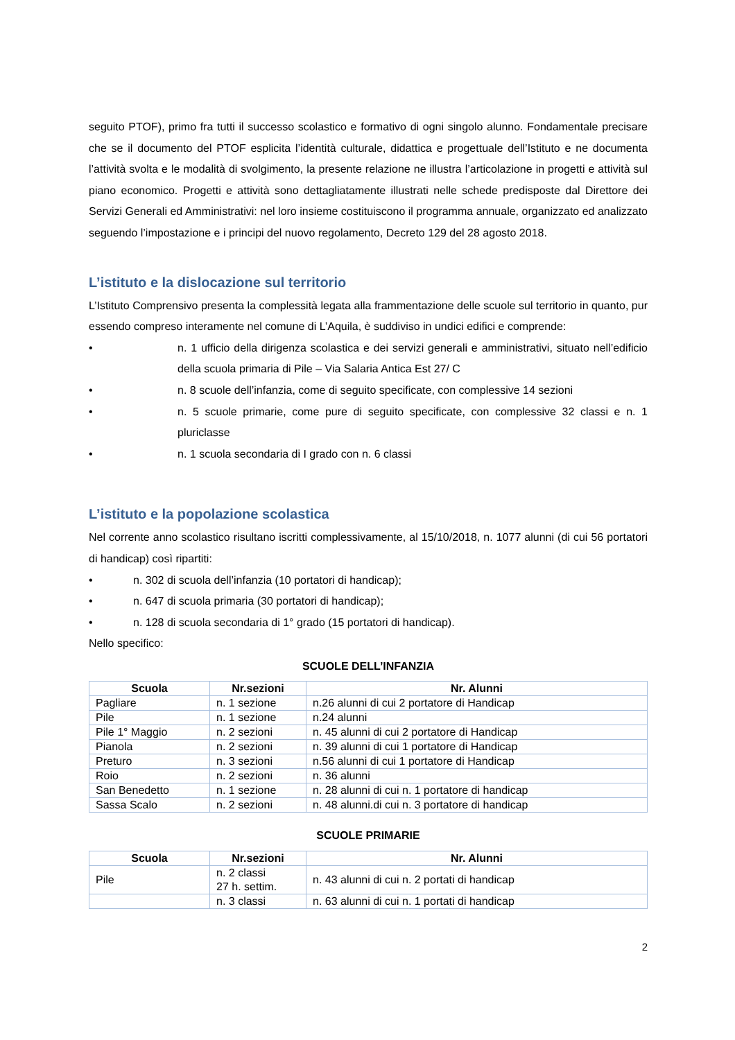seguito PTOF), primo fra tutti il successo scolastico e formativo di ogni singolo alunno. Fondamentale precisare che se il documento del PTOF esplicita l’identità culturale, didattica e progettuale dell’Istituto e ne documenta l’attività svolta e le modalità di svolgimento, la presente relazione ne illustra l’articolazione in progetti e attività sul piano economico. Progetti e attività sono dettagliatamente illustrati nelle schede predisposte dal Direttore dei Servizi Generali ed Amministrativi: nel loro insieme costituiscono il programma annuale, organizzato ed analizzato seguendo l’impostazione e i principi del nuovo regolamento, Decreto 129 del 28 agosto 2018.
L’istituto e la dislocazione sul territorio
L’Istituto Comprensivo presenta la complessità legata alla frammentazione delle scuole sul territorio in quanto, pur essendo compreso interamente nel comune di L’Aquila, è suddiviso in undici edifici e comprende:
• n. 1 ufficio della dirigenza scolastica e dei servizi generali e amministrativi, situato nell’edificio della scuola primaria di Pile – Via Salaria Antica Est 27/ C
• n. 8 scuole dell’infanzia, come di seguito specificate, con complessive 14 sezioni
• n. 5 scuole primarie, come pure di seguito specificate, con complessive 32 classi e n. 1 pluriclasse
• n. 1 scuola secondaria di I grado con n. 6 classi
L’istituto e la popolazione scolastica
Nel corrente anno scolastico risultano iscritti complessivamente, al 15/10/2018, n. 1077 alunni (di cui 56 portatori di handicap) così ripartiti:
• n. 302 di scuola dell’infanzia (10 portatori di handicap);
• n. 647 di scuola primaria (30 portatori di handicap);
• n. 128 di scuola secondaria di 1° grado (15 portatori di handicap).
Nello specifico:
SCUOLE DELL’INFANZIA
| Scuola | Nr.sezioni | Nr. Alunni |
| --- | --- | --- |
| Pagliare | n. 1 sezione | n.26 alunni di cui 2 portatore di Handicap |
| Pile | n. 1 sezione | n.24 alunni |
| Pile 1° Maggio | n. 2 sezioni | n. 45 alunni di cui 2 portatore di Handicap |
| Pianola | n. 2 sezioni | n. 39 alunni di cui 1 portatore di Handicap |
| Preturo | n. 3 sezioni | n.56 alunni di cui 1 portatore di Handicap |
| Roio | n. 2 sezioni | n. 36 alunni |
| San Benedetto | n. 1 sezione | n. 28 alunni di cui n. 1 portatore di handicap |
| Sassa Scalo | n. 2 sezioni | n. 48 alunni.di cui n. 3 portatore di handicap |
SCUOLE PRIMARIE
| Scuola | Nr.sezioni | Nr. Alunni |
| --- | --- | --- |
| Pile | n. 2 classi 27 h. settim. | n. 43 alunni di cui n. 2 portati di handicap |
| | n. 3 classi | n. 63 alunni di cui n. 1 portati di handicap |
2